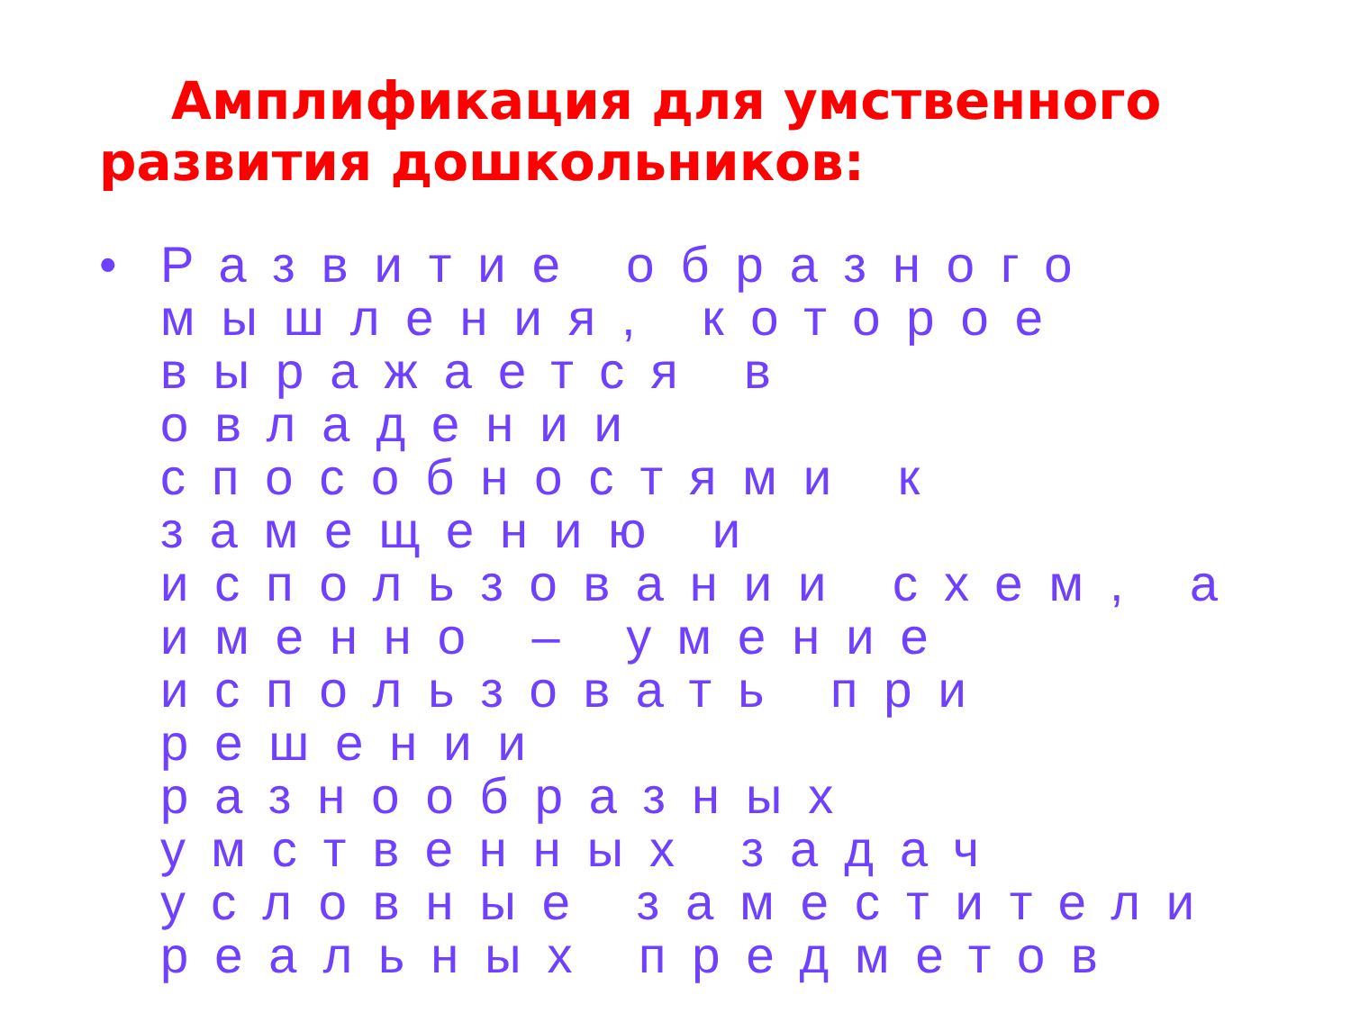Амплификация для умственного
развития дошкольников:
• Развитие образного
мышления, которое
выражается в
овладении
способностями к
замещению и
использовании схем, а
именно – умение
использовать при
решении
разнообразных
умственных задач
условные заместители
реальных предметов